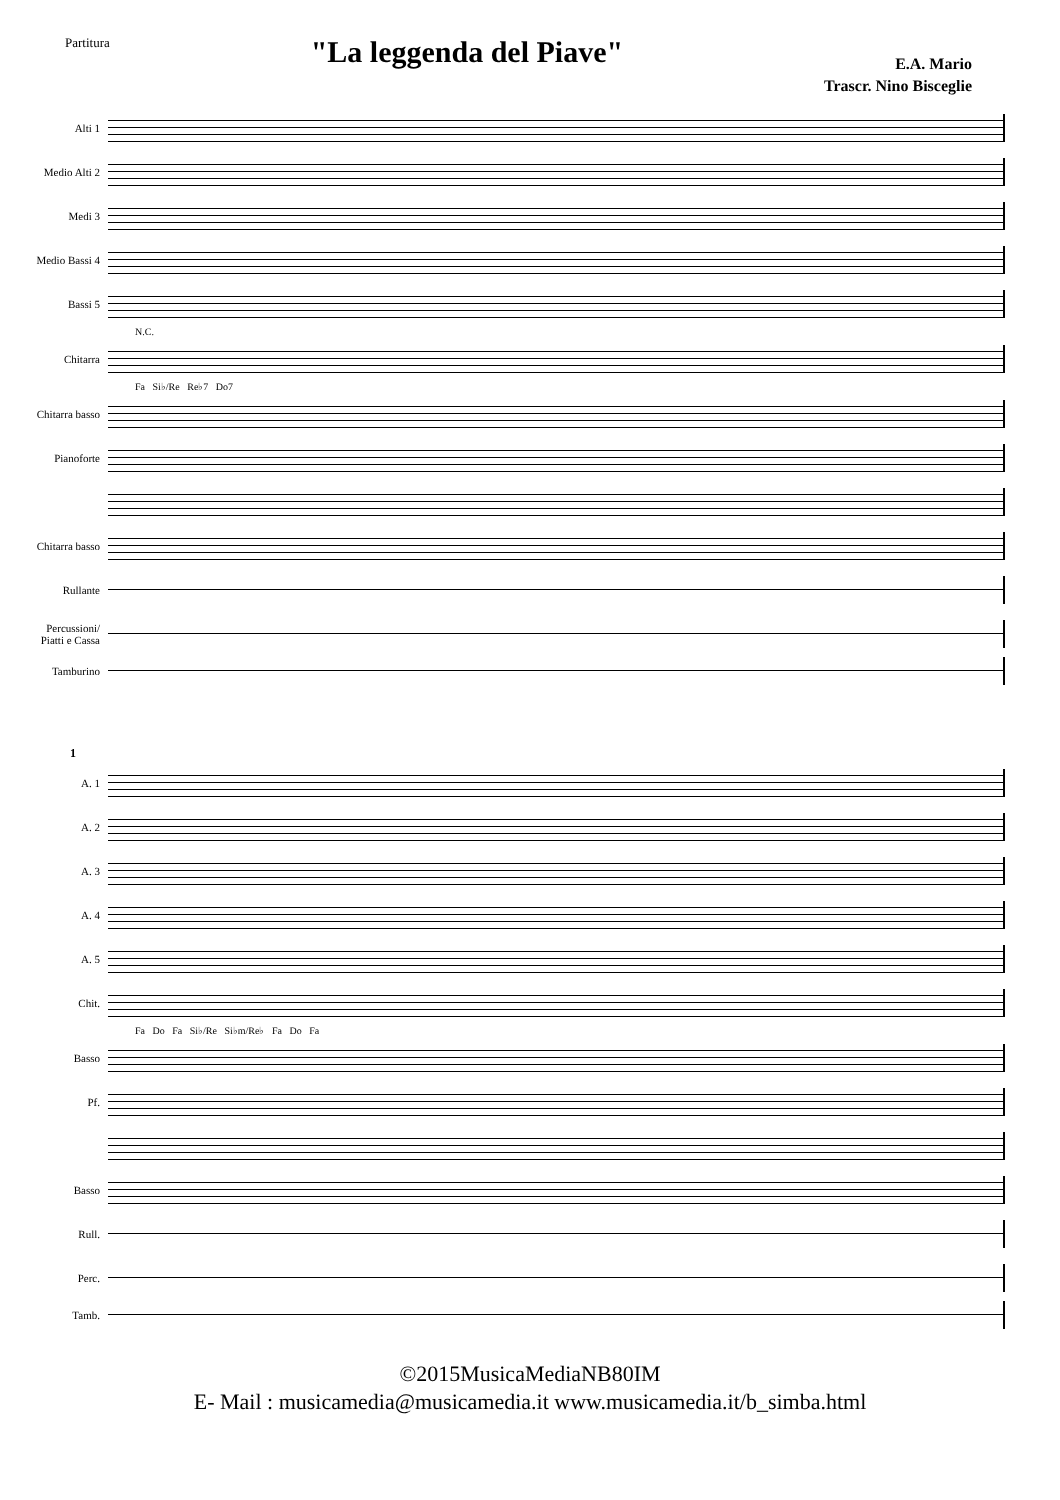Partitura
"La leggenda del Piave"
E.A. Mario
Trascr. Nino Bisceglie
Alti 1
Medio Alti 2
Medi 3
Medio Bassi 4
Bassi 5
N.C.
Chitarra
Fa Si♭/Re Re♭7 Do7
Chitarra basso
Pianoforte
Chitarra basso
Rullante
Percussioni/ Piatti e Cassa
Tamburino
1
A. 1
A. 2
A. 3
A. 4
A. 5
Chit.
Fa Do Fa Si♭/Re Si♭m/Re♭ Fa Do Fa
Basso
Pf.
Basso
Rull.
Perc.
Tamb.
©2015MusicaMediaNB80IM
E- Mail : musicamedia@musicamedia.it www.musicamedia.it/b_simba.html